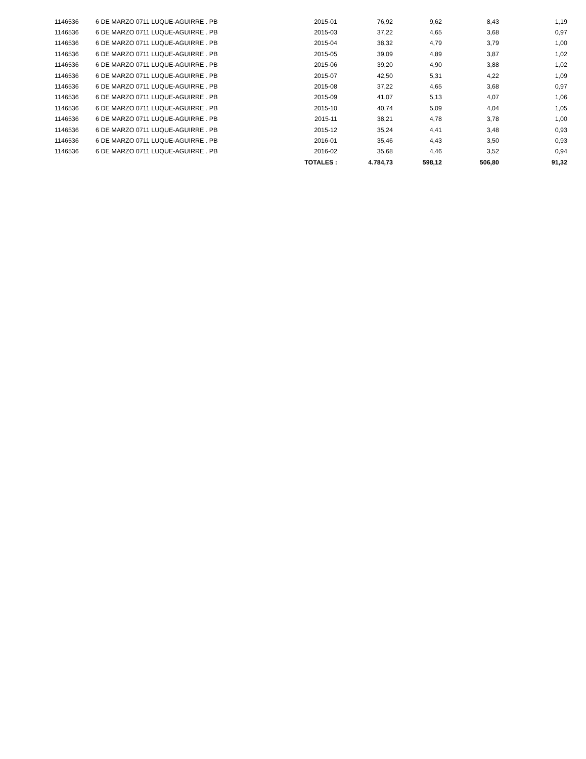| 1146536 | 6 DE MARZO 0711 LUQUE-AGUIRRE . PB | 2015-01 | 76,92 | 9,62 | 8,43 | 1,19 |
| 1146536 | 6 DE MARZO 0711 LUQUE-AGUIRRE . PB | 2015-03 | 37,22 | 4,65 | 3,68 | 0,97 |
| 1146536 | 6 DE MARZO 0711 LUQUE-AGUIRRE . PB | 2015-04 | 38,32 | 4,79 | 3,79 | 1,00 |
| 1146536 | 6 DE MARZO 0711 LUQUE-AGUIRRE . PB | 2015-05 | 39,09 | 4,89 | 3,87 | 1,02 |
| 1146536 | 6 DE MARZO 0711 LUQUE-AGUIRRE . PB | 2015-06 | 39,20 | 4,90 | 3,88 | 1,02 |
| 1146536 | 6 DE MARZO 0711 LUQUE-AGUIRRE . PB | 2015-07 | 42,50 | 5,31 | 4,22 | 1,09 |
| 1146536 | 6 DE MARZO 0711 LUQUE-AGUIRRE . PB | 2015-08 | 37,22 | 4,65 | 3,68 | 0,97 |
| 1146536 | 6 DE MARZO 0711 LUQUE-AGUIRRE . PB | 2015-09 | 41,07 | 5,13 | 4,07 | 1,06 |
| 1146536 | 6 DE MARZO 0711 LUQUE-AGUIRRE . PB | 2015-10 | 40,74 | 5,09 | 4,04 | 1,05 |
| 1146536 | 6 DE MARZO 0711 LUQUE-AGUIRRE . PB | 2015-11 | 38,21 | 4,78 | 3,78 | 1,00 |
| 1146536 | 6 DE MARZO 0711 LUQUE-AGUIRRE . PB | 2015-12 | 35,24 | 4,41 | 3,48 | 0,93 |
| 1146536 | 6 DE MARZO 0711 LUQUE-AGUIRRE . PB | 2016-01 | 35,46 | 4,43 | 3,50 | 0,93 |
| 1146536 | 6 DE MARZO 0711 LUQUE-AGUIRRE . PB | 2016-02 | 35,68 | 4,46 | 3,52 | 0,94 |
| | | TOTALES : | 4.784,73 | 598,12 | 506,80 | 91,32 |